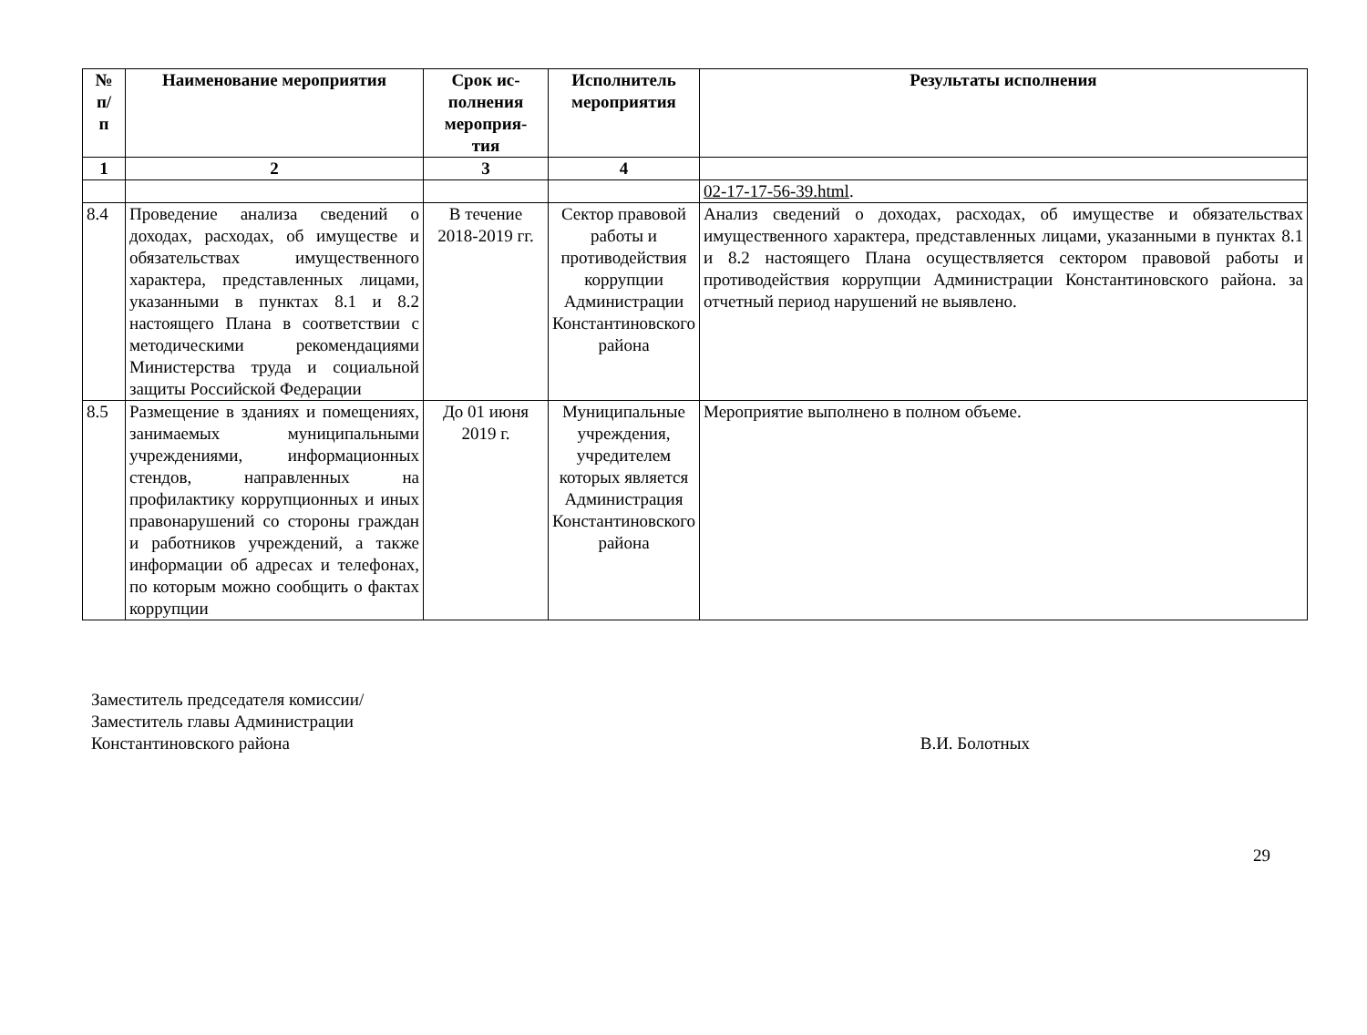| № п/ п | Наименование мероприятия | Срок ис- полнения мероприя- тия | Исполнитель мероприятия | Результаты исполнения |
| --- | --- | --- | --- | --- |
| 1 | 2 | 3 | 4 | |
| | | | | 02-17-17-56-39.html . |
| 8.4 | Проведение анализа сведений о доходах, расходах, об имуществе и обязательствах имущественного характера, представленных лицами, указанными в пунктах 8.1 и 8.2 настоящего Плана в соответствии с методическими рекомендациями Министерства труда и социальной защиты Российской Федерации | В течение 2018-2019 гг. | Сектор правовой работы и противодействия коррупции Администрации Константиновского района | Анализ сведений о доходах, расходах, об имуществе и обязательствах имущественного характера, представленных лицами, указанными в пунктах 8.1 и 8.2 настоящего Плана осуществляется сектором правовой работы и противодействия коррупции Администрации Константиновского района. за отчетный период нарушений не выявлено. |
| 8.5 | Размещение в зданиях и помещениях, занимаемых муниципальными учреждениями, информационных стендов, направленных на профилактику коррупционных и иных правонарушений со стороны граждан и работников учреждений, а также информации об адресах и телефонах, по которым можно сообщить о фактах коррупции | До 01 июня 2019 г. | Муниципальные учреждения, учредителем которых является Администрация Константиновского района | Мероприятие выполнено в полном объеме. |
Заместитель председателя комиссии/
Заместитель главы Администрации
Константиновского района
В.И. Болотных
29